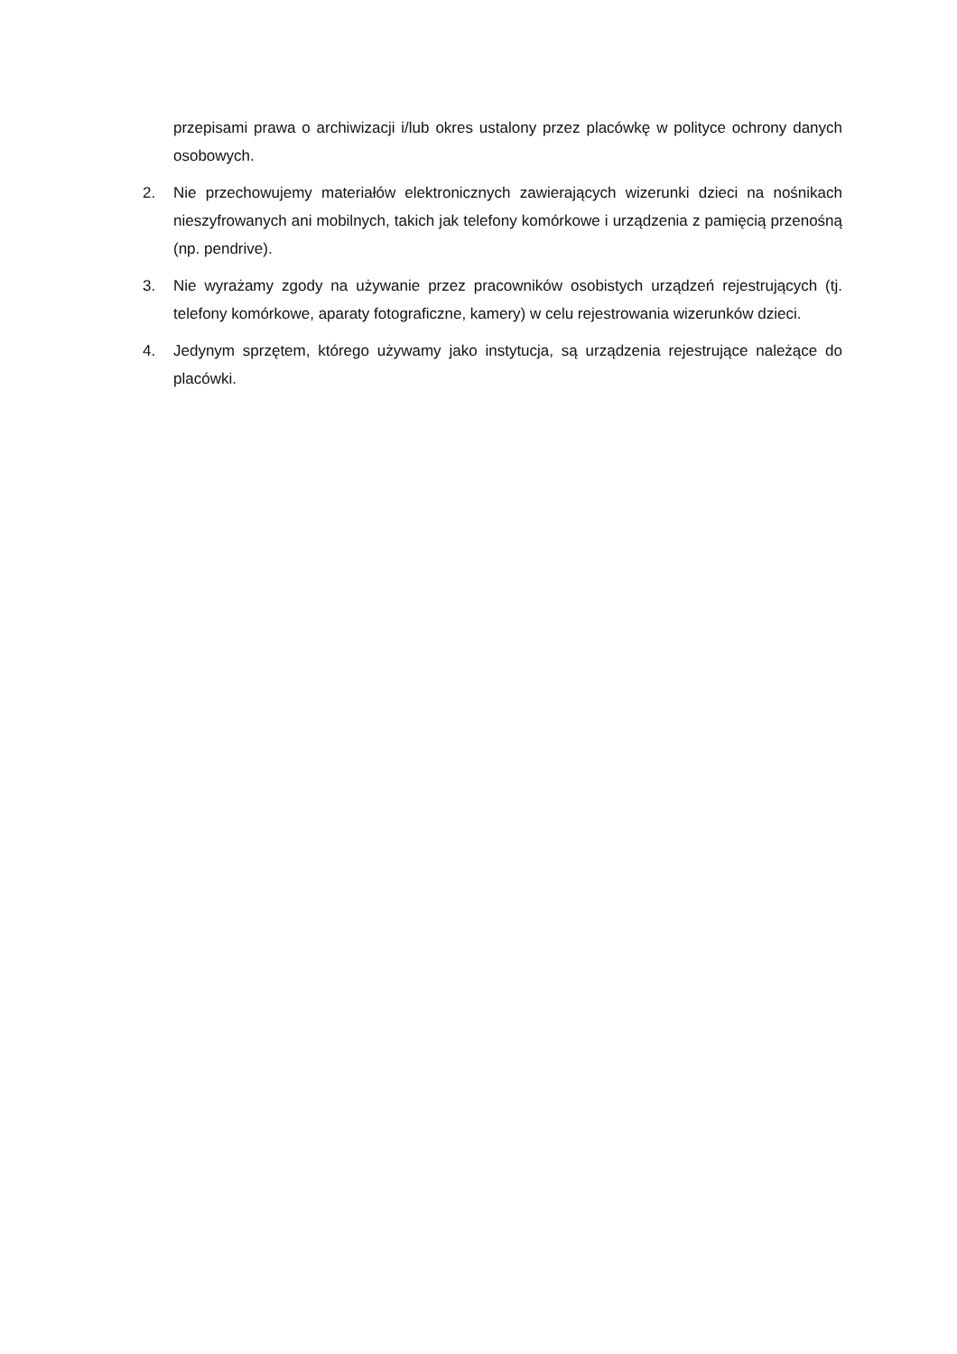przepisami prawa o archiwizacji i/lub okres ustalony przez placówkę w polityce ochrony danych osobowych.
2. Nie przechowujemy materiałów elektronicznych zawierających wizerunki dzieci na nośnikach nieszyfrowanych ani mobilnych, takich jak telefony komórkowe i urządzenia z pamięcią przenośną (np. pendrive).
3. Nie wyrażamy zgody na używanie przez pracowników osobistych urządzeń rejestrujących (tj. telefony komórkowe, aparaty fotograficzne, kamery) w celu rejestrowania wizerunków dzieci.
4. Jedynym sprzętem, którego używamy jako instytucja, są urządzenia rejestrujące należące do placówki.